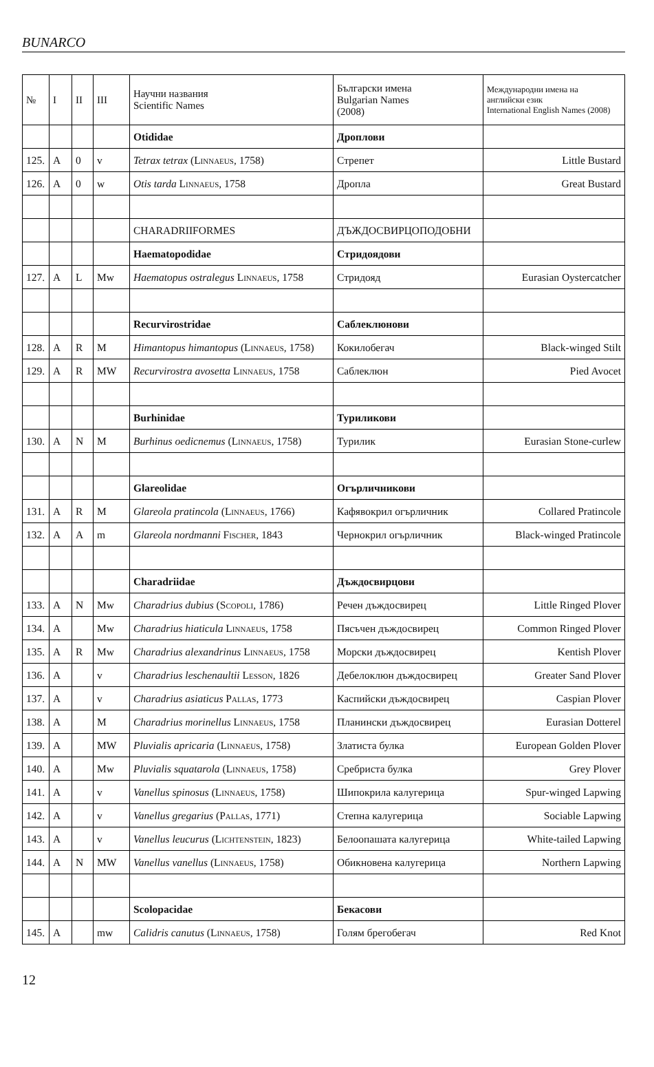BUNARCO
| № | I | II | III | Научни названия Scientific Names | Български имена Bulgarian Names (2008) | Международни имена на английски език International English Names (2008) |
| --- | --- | --- | --- | --- | --- | --- |
| | | | | Otididae | Дроплови | |
| 125. | A | 0 | v | Tetrax tetrax ( Linnaeus , 1758) | Стрепет | Little Bustard |
| 126. | A | 0 | w | Otis tarda Linnaeus , 1758 | Дропла | Great Bustard |
| | | | | CHARADRIIFORMES | ДЪЖДОСВИРЦОПОДОБНИ | |
| | | | | Haematopodidae | Стридоядови | |
| 127. | A | L | Mw | Haematopus ostralegus Linnaeus , 1758 | Стридояд | Eurasian Oystercatcher |
| | | | | Recurvirostridae | Саблеклюнови | |
| 128. | A | R | M | Himantopus himantopus ( Linnaeus , 1758) | Кокилобегач | Black-winged Stilt |
| 129. | A | R | MW | Recurvirostra avosetta Linnaeus , 1758 | Саблеклюн | Pied Avocet |
| | | | | Burhinidae | Туриликови | |
| 130. | A | N | M | Burhinus oedicnemus ( Linnaeus , 1758) | Турилик | Eurasian Stone-curlew |
| | | | | Glareolidae | Огърличникови | |
| 131. | A | R | M | Glareola pratincola ( Linnaeus , 1766) | Кафявокрил огърличник | Collared Pratincole |
| 132. | A | A | m | Glareola nordmanni Fischer , 1843 | Чернокрил огърличник | Black-winged Pratincole |
| | | | | Charadriidae | Дъждосвирцови | |
| 133. | A | N | Mw | Charadrius dubius ( Scopoli , 1786) | Речен дъждосвирец | Little Ringed Plover |
| 134. | A | | Mw | Charadrius hiaticula Linnaeus , 1758 | Пясъчен дъждосвирец | Common Ringed Plover |
| 135. | A | R | Mw | Charadrius alexandrinus Linnaeus , 1758 | Морски дъждосвирец | Kentish Plover |
| 136. | A | | v | Charadrius leschenaultii Lesson , 1826 | Дебелоклюн дъждосвирец | Greater Sand Plover |
| 137. | A | | v | Charadrius asiaticus Pallas , 1773 | Каспийски дъждосвирец | Caspian Plover |
| 138. | A | | M | Charadrius morinellus Linnaeus , 1758 | Планински дъждосвирец | Eurasian Dotterel |
| 139. | A | | MW | Pluvialis apricaria ( Linnaeus , 1758) | Златиста булка | European Golden Plover |
| 140. | A | | Mw | Pluvialis squatarola ( Linnaeus , 1758) | Сребриста булка | Grey Plover |
| 141. | A | | v | Vanellus spinosus ( Linnaeus , 1758) | Шипокрила калугерица | Spur-winged Lapwing |
| 142. | A | | v | Vanellus gregarius ( Pallas , 1771) | Степна калугерица | Sociable Lapwing |
| 143. | A | | v | Vanellus leucurus ( Lichtenstein , 1823) | Белоопашата калугерица | White-tailed Lapwing |
| 144. | A | N | MW | Vanellus vanellus ( Linnaeus , 1758) | Обикновена калугерица | Northern Lapwing |
| | | | | Scolopacidae | Бекасови | |
| 145. | A | | mw | Calidris canutus ( Linnaeus , 1758) | Голям брегобегач | Red Knot |
12